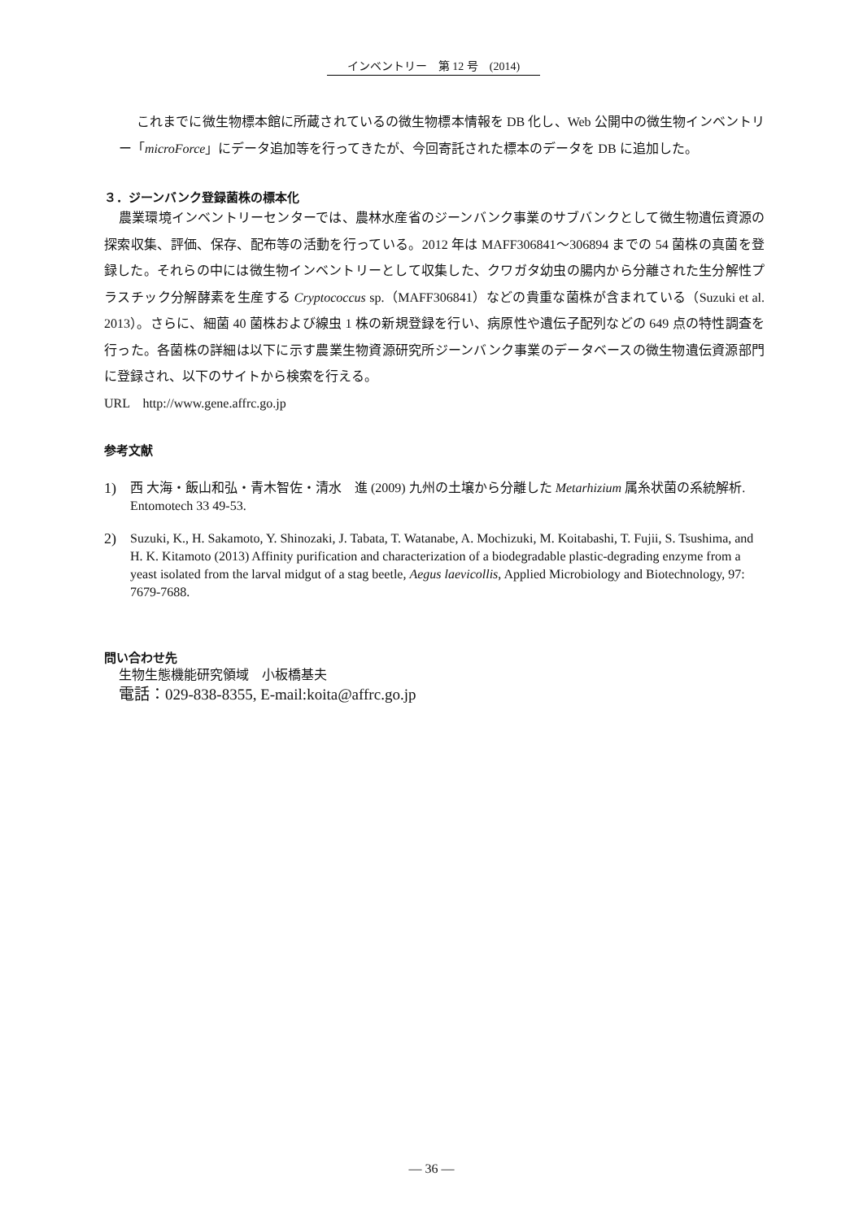インベントリー　第 12 号　(2014)
これまでに微生物標本館に所蔵されているの微生物標本情報を DB 化し、Web 公開中の微生物インベントリー「microForce」にデータ追加等を行ってきたが、今回寄託された標本のデータを DB に追加した。
３．ジーンバンク登録菌株の標本化
農業環境インベントリーセンターでは、農林水産省のジーンバンク事業のサブバンクとして微生物遺伝資源の探索収集、評価、保存、配布等の活動を行っている。2012 年は MAFF306841～306894 までの 54 菌株の真菌を登録した。それらの中には微生物インベントリーとして収集した、クワガタ幼虫の腸内から分離された生分解性プラスチック分解酵素を生産する Cryptococcus sp.（MAFF306841）などの貴重な菌株が含まれている（Suzuki et al. 2013）。さらに、細菌 40 菌株および線虫 1 株の新規登録を行い、病原性や遺伝子配列などの 649 点の特性調査を行った。各菌株の詳細は以下に示す農業生物資源研究所ジーンバンク事業のデータベースの微生物遺伝資源部門に登録され、以下のサイトから検索を行える。
URL　http://www.gene.affrc.go.jp
参考文献
1) 西 大海・飯山和弘・青木智佐・清水　進 (2009) 九州の土壌から分離した Metarhizium 属糸状菌の系統解析. Entomotech 33 49-53.
2) Suzuki, K., H. Sakamoto, Y. Shinozaki, J. Tabata, T. Watanabe, A. Mochizuki, M. Koitabashi, T. Fujii, S. Tsushima, and H. K. Kitamoto (2013) Affinity purification and characterization of a biodegradable plastic-degrading enzyme from a yeast isolated from the larval midgut of a stag beetle, Aegus laevicollis, Applied Microbiology and Biotechnology, 97: 7679-7688.
問い合わせ先
生物生態機能研究領域　小板橋基夫
電話：029-838-8355, E-mail:koita@affrc.go.jp
— 36 —